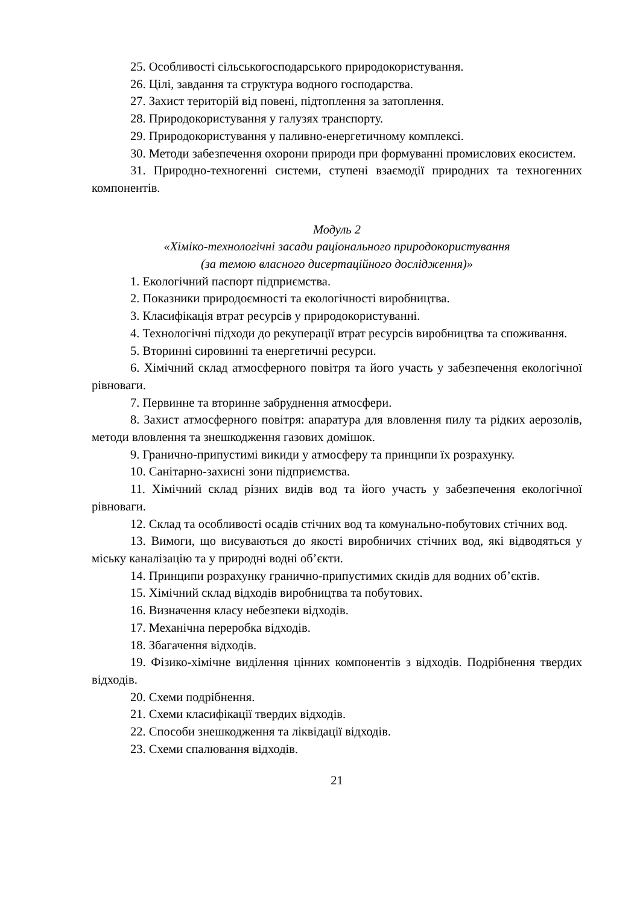25. Особливості сільськогосподарського природокористування.
26. Цілі, завдання та структура водного господарства.
27. Захист територій від повені, підтоплення за затоплення.
28. Природокористування у галузях транспорту.
29. Природокористування у паливно-енергетичному комплексі.
30. Методи забезпечення охорони природи при формуванні промислових екосистем.
31. Природно-техногенні системи, ступені взаємодії природних та техногенних компонентів.
Модуль 2
«Хіміко-технологічні засади раціонального природокористування
(за темою власного дисертаційного дослідження)»
1. Екологічний паспорт підприємства.
2. Показники природоємності та екологічності виробництва.
3. Класифікація втрат ресурсів у природокористуванні.
4. Технологічні підходи до рекуперації втрат ресурсів виробництва та споживання.
5. Вторинні сировинні та енергетичні ресурси.
6. Хімічний склад атмосферного повітря та його участь у забезпечення екологічної рівноваги.
7. Первинне та вторинне забруднення атмосфери.
8. Захист атмосферного повітря: апаратура для вловлення пилу та рідких аерозолів, методи вловлення та знешкодження газових домішок.
9. Гранично-припустимі викиди у атмосферу та принципи їх розрахунку.
10. Санітарно-захисні зони підприємства.
11. Хімічний склад різних видів вод та його участь у забезпечення екологічної рівноваги.
12. Склад та особливості осадів стічних вод та комунально-побутових стічних вод.
13. Вимоги, що висуваються до якості виробничих стічних вод, які відводяться у міську каналізацію та у природні водні об’єкти.
14. Принципи розрахунку гранично-припустимих скидів для водних об’єктів.
15. Хімічний склад відходів виробництва та побутових.
16. Визначення класу небезпеки відходів.
17. Механічна переробка відходів.
18. Збагачення відходів.
19. Фізико-хімічне виділення цінних компонентів з відходів. Подрібнення твердих відходів.
20. Схеми подрібнення.
21. Схеми класифікації твердих відходів.
22. Способи знешкодження та ліквідації відходів.
23. Схеми спалювання відходів.
21